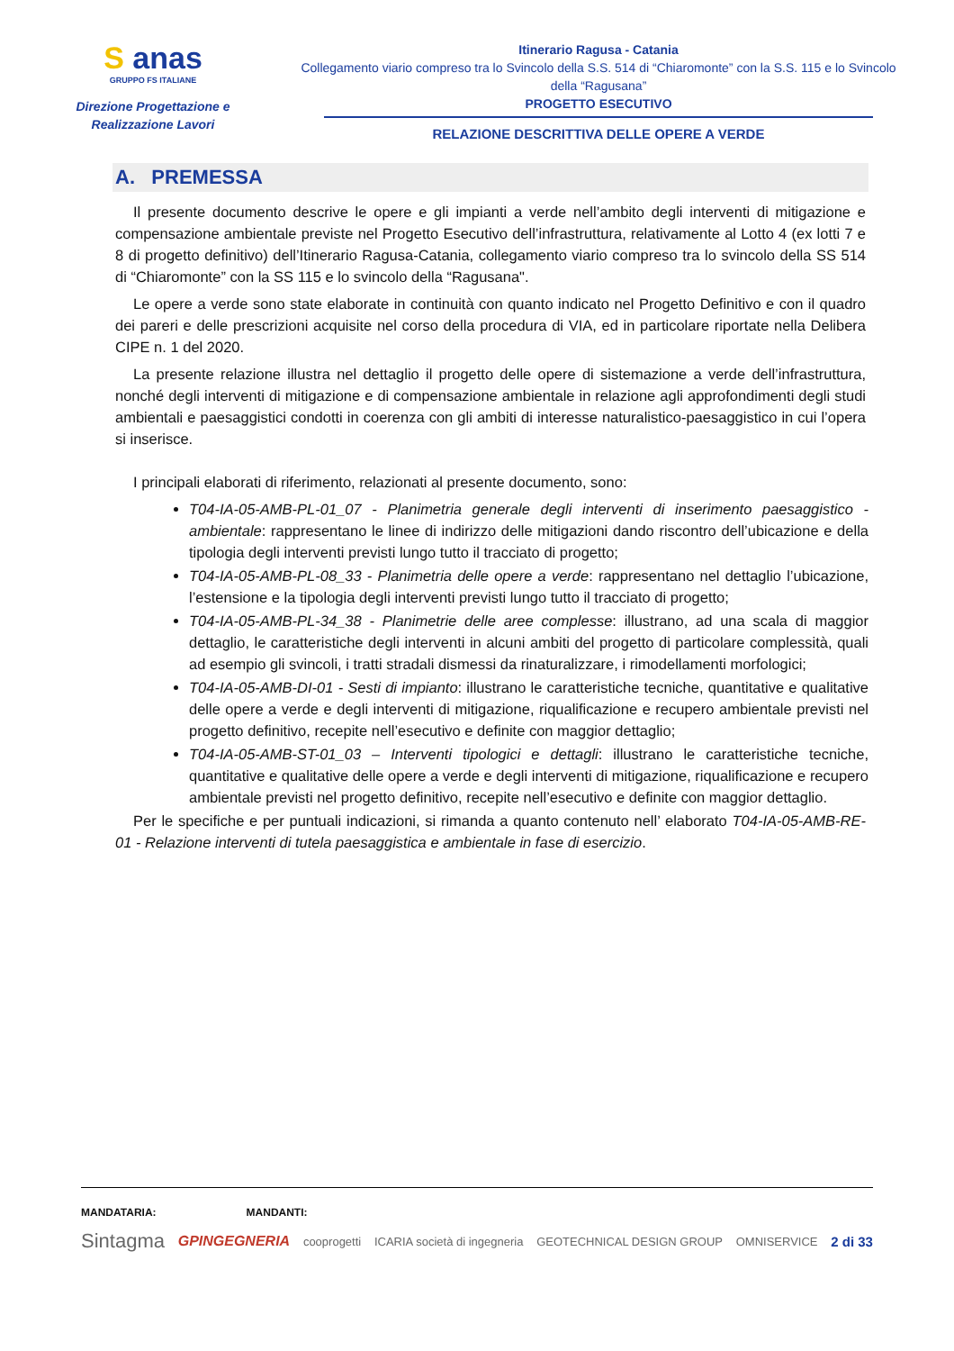S anas
GRUPPO FS ITALIANE
Direzione Progettazione e Realizzazione Lavori
Itinerario Ragusa - Catania
Collegamento viario compreso tra lo Svincolo della S.S. 514 di “Chiaromonte” con la S.S. 115 e lo Svincolo della “Ragusana”
PROGETTO ESECUTIVO
RELAZIONE DESCRITTIVA DELLE OPERE A VERDE
A. PREMESSA
Il presente documento descrive le opere e gli impianti a verde nell’ambito degli interventi di mitigazione e compensazione ambientale previste nel Progetto Esecutivo dell’infrastruttura, relativamente al Lotto 4 (ex lotti 7 e 8 di progetto definitivo) dell’Itinerario Ragusa-Catania, collegamento viario compreso tra lo svincolo della SS 514 di “Chiaromonte” con la SS 115 e lo svincolo della “Ragusana".
Le opere a verde sono state elaborate in continuità con quanto indicato nel Progetto Definitivo e con il quadro dei pareri e delle prescrizioni acquisite nel corso della procedura di VIA, ed in particolare riportate nella Delibera CIPE n. 1 del 2020.
La presente relazione illustra nel dettaglio il progetto delle opere di sistemazione a verde dell’infrastruttura, nonché degli interventi di mitigazione e di compensazione ambientale in relazione agli approfondimenti degli studi ambientali e paesaggistici condotti in coerenza con gli ambiti di interesse naturalistico-paesaggistico in cui l’opera si inserisce.
I principali elaborati di riferimento, relazionati al presente documento, sono:
T04-IA-05-AMB-PL-01_07 - Planimetria generale degli interventi di inserimento paesaggistico - ambientale: rappresentano le linee di indirizzo delle mitigazioni dando riscontro dell’ubicazione e della tipologia degli interventi previsti lungo tutto il tracciato di progetto;
T04-IA-05-AMB-PL-08_33 - Planimetria delle opere a verde: rappresentano nel dettaglio l’ubicazione, l’estensione e la tipologia degli interventi previsti lungo tutto il tracciato di progetto;
T04-IA-05-AMB-PL-34_38 - Planimetrie delle aree complesse: illustrano, ad una scala di maggior dettaglio, le caratteristiche degli interventi in alcuni ambiti del progetto di particolare complessità, quali ad esempio gli svincoli, i tratti stradali dismessi da rinaturalizzare, i rimodellamenti morfologici;
T04-IA-05-AMB-DI-01 - Sesti di impianto: illustrano le caratteristiche tecniche, quantitative e qualitative delle opere a verde e degli interventi di mitigazione, riqualificazione e recupero ambientale previsti nel progetto definitivo, recepite nell’esecutivo e definite con maggior dettaglio;
T04-IA-05-AMB-ST-01_03 – Interventi tipologici e dettagli: illustrano le caratteristiche tecniche, quantitative e qualitative delle opere a verde e degli interventi di mitigazione, riqualificazione e recupero ambientale previsti nel progetto definitivo, recepite nell’esecutivo e definite con maggior dettaglio.
Per le specifiche e per puntuali indicazioni, si rimanda a quanto contenuto nell’ elaborato T04-IA-05-AMB-RE-01 - Relazione interventi di tutela paesaggistica e ambientale in fase di esercizio.
MANDATARIA: MANDANTI:
Sintagma GPINGEGNERIA cooprogetti ICARIA società di ingegneria GEOTECHNICAL DESIGN GROUP OMNISERVICE 2 di 33